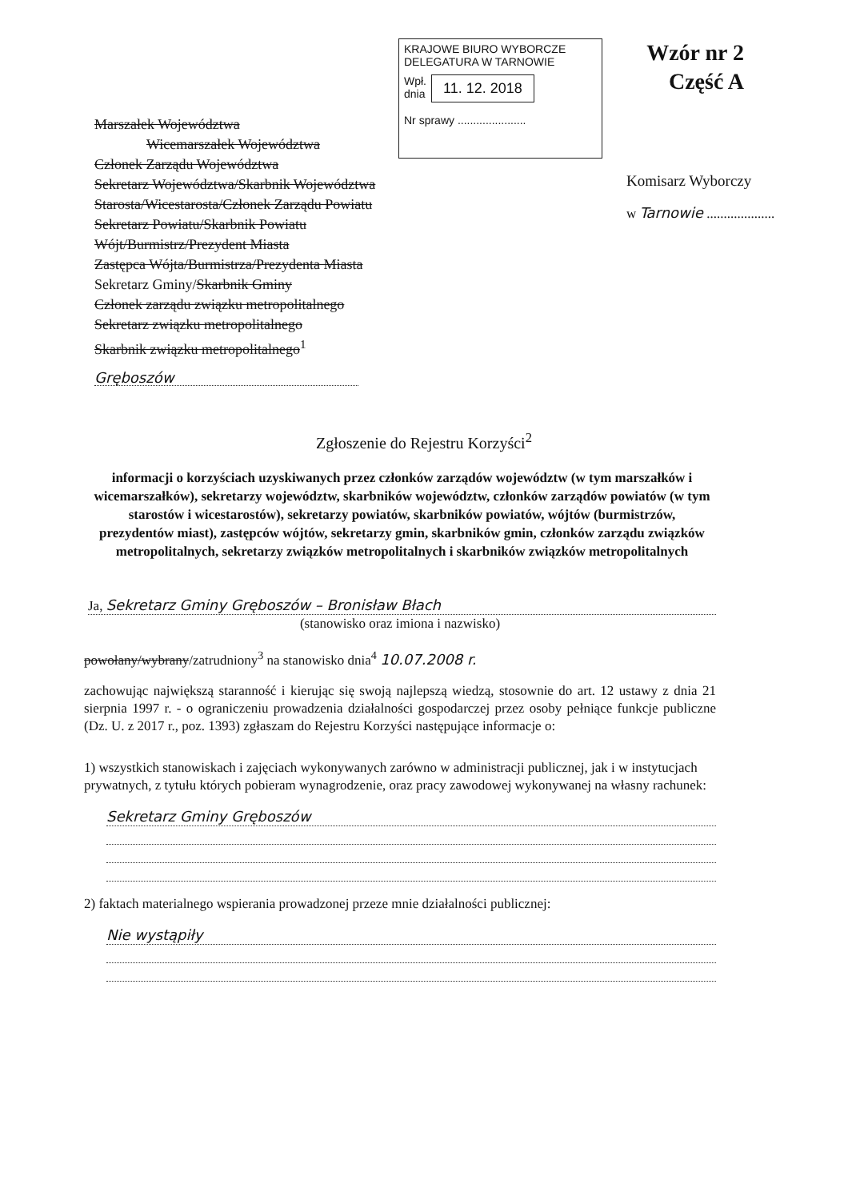Marszałek Województwa
Wicemarszałek Województwa
Członek Zarządu Województwa
Sekretarz Województwa/Skarbnik Województwa
Starosta/Wicestarosta/Członek Zarządu Powiatu
Sekretarz Powiatu/Skarbnik Powiatu
Wójt/Burmistrz/Prezydent Miasta
Zastępca Wójta/Burmistrza/Prezydenta Miasta
Sekretarz Gminy/Skarbnik Gminy
Członek zarządu związku metropolitalnego
Sekretarz związku metropolitalnego
Skarbnik związku metropolitalnego<sup>1</sup>
Gręboszów
KRAJOWE BIURO WYBORCZE
DELEGATURA W TARNOWIE
Wpł.
dnia 11. 12. 2018
Nr sprawy ......................
Wzór nr 2
Część A
Komisarz Wyborczy
w Tarnowie ....................
Zgłoszenie do Rejestru Korzyści<sup>2</sup>
informacji o korzyściach uzyskiwanych przez członków zarządów województw (w tym marszałków i wicemarszałków), sekretarzy województw, skarbników województw, członków zarządów powiatów (w tym starostów i wicestarostów), sekretarzy powiatów, skarbników powiatów, wójtów (burmistrzów, prezydentów miast), zastępców wójtów, sekretarzy gmin, skarbników gmin, członków zarządu związków metropolitalnych, sekretarzy związków metropolitalnych i skarbników związków metropolitalnych
Ja, Sekretarz Gminy Gręboszów – Bronisław Błach
(stanowisko oraz imiona i nazwisko)
powołany/wybrany/zatrudniony<sup>3</sup> na stanowisko dnia<sup>4</sup> 10.07.2008 r.
zachowując największą staranność i kierując się swoją najlepszą wiedzą, stosownie do art. 12 ustawy z dnia 21 sierpnia 1997 r. - o ograniczeniu prowadzenia działalności gospodarczej przez osoby pełniące funkcje publiczne (Dz. U. z 2017 r., poz. 1393) zgłaszam do Rejestru Korzyści następujące informacje o:
1) wszystkich stanowiskach i zajęciach wykonywanych zarówno w administracji publicznej, jak i w instytucjach prywatnych, z tytułu których pobieram wynagrodzenie, oraz pracy zawodowej wykonywanej na własny rachunek:
Sekretarz Gminy Gręboszów
2) faktach materialnego wspierania prowadzonej przeze mnie działalności publicznej:
Nie wystąpiły